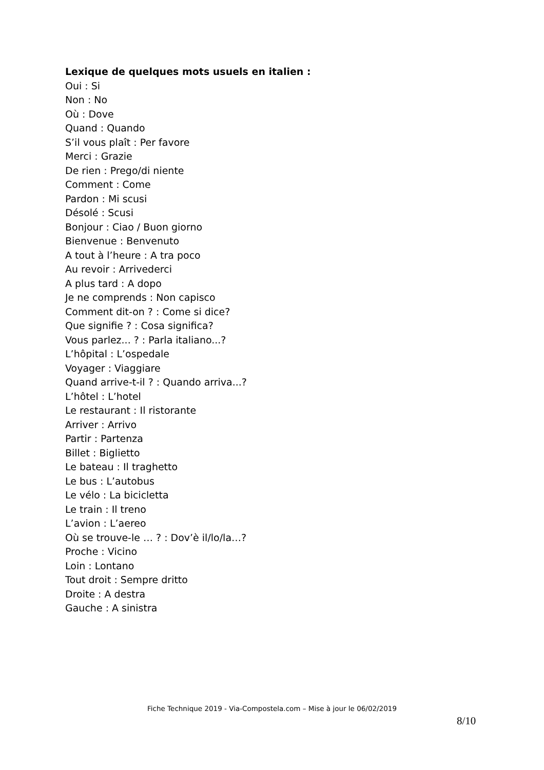Lexique de quelques mots usuels en italien :
Oui : Si
Non : No
Où : Dove
Quand : Quando
S’il vous plaît : Per favore
Merci : Grazie
De rien : Prego/di niente
Comment : Come
Pardon : Mi scusi
Désolé : Scusi
Bonjour : Ciao / Buon giorno
Bienvenue : Benvenuto
A tout à l’heure : A tra poco
Au revoir : Arrivederci
A plus tard : A dopo
Je ne comprends : Non capisco
Comment dit-on ? : Come si dice?
Que signifie ? : Cosa significa?
Vous parlez... ? : Parla italiano...?
L’hôpital : L’ospedale
Voyager : Viaggiare
Quand arrive-t-il ? : Quando arriva...?
L’hôtel : L’hotel
Le restaurant : Il ristorante
Arriver : Arrivo
Partir : Partenza
Billet : Biglietto
Le bateau : Il traghetto
Le bus : L’autobus
Le vélo : La bicicletta
Le train : Il treno
L’avion : L’aereo
Où se trouve-le … ? : Dov’è il/lo/la…?
Proche : Vicino
Loin : Lontano
Tout droit : Sempre dritto
Droite : A destra
Gauche : A sinistra
Fiche Technique 2019 - Via-Compostela.com – Mise à jour le 06/02/2019
8/10